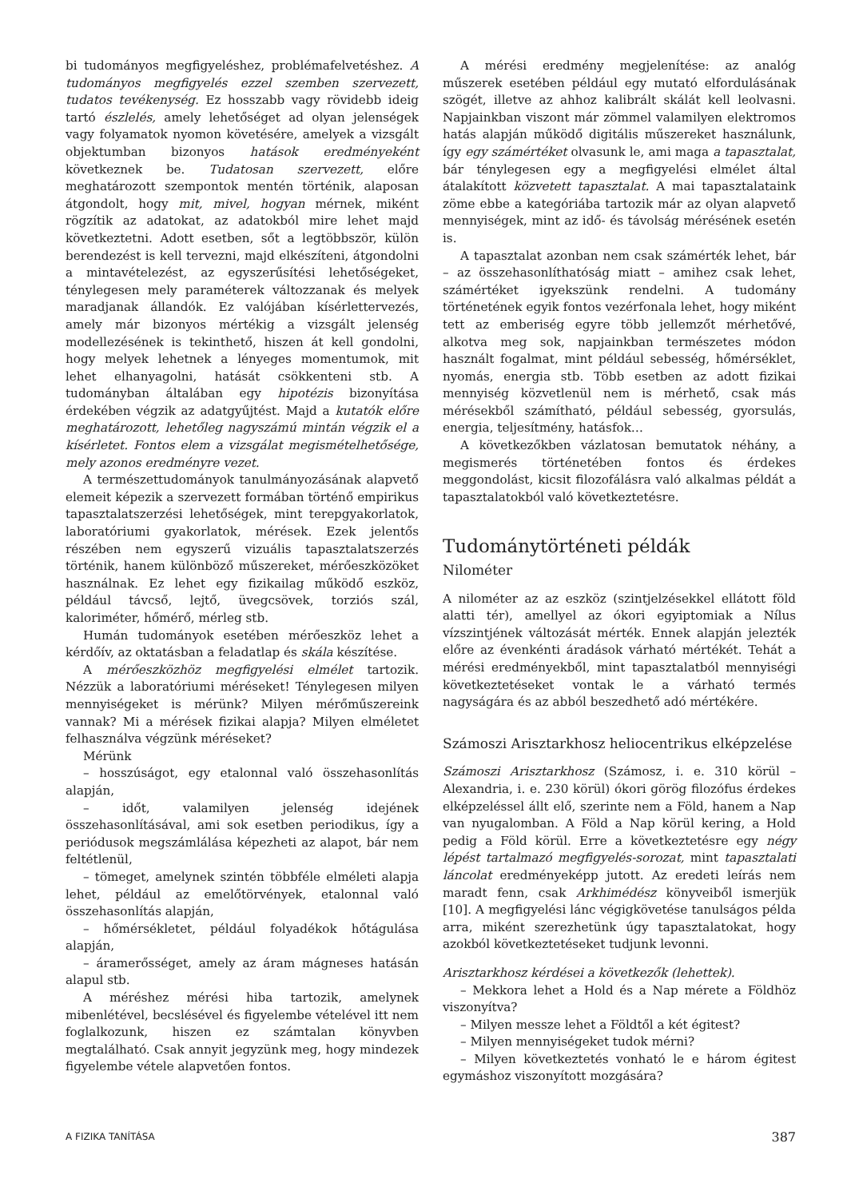bi tudományos megfigyeléshez, problémafelvetéshez. A tudományos megfigyelés ezzel szemben szervezett, tudatos tevékenység. Ez hosszabb vagy rövidebb ideig tartó észlelés, amely lehetőséget ad olyan jelenségek vagy folyamatok nyomon követésére, amelyek a vizsgált objektumban bizonyos hatások eredményeként következnek be. Tudatosan szervezett, előre meghatározott szempontok mentén történik, alaposan átgondolt, hogy mit, mivel, hogyan mérnek, miként rögzítik az adatokat, az adatokból mire lehet majd következtetni. Adott esetben, sőt a legtöbbször, külön berendezést is kell tervezni, majd elkészíteni, átgondolni a mintavételezést, az egyszerűsítési lehetőségeket, ténylegesen mely paraméterek változzanak és melyek maradjanak állandók. Ez valójában kísérlettervezés, amely már bizonyos mértékig a vizsgált jelenség modellezésének is tekinthető, hiszen át kell gondolni, hogy melyek lehetnek a lényeges momentumok, mit lehet elhanyagolni, hatását csökkenteni stb. A tudományban általában egy hipotézis bizonyítása érdekében végzik az adatgyűjtést. Majd a kutatók előre meghatározott, lehetőleg nagyszámú mintán végzik el a kísérletet. Fontos elem a vizsgálat megismételhetősége, mely azonos eredményre vezet.
A természettudományok tanulmányozásának alapvető elemeit képezik a szervezett formában történő empirikus tapasztalatszerzési lehetőségek, mint terepgyakorlatok, laboratóriumi gyakorlatok, mérések. Ezek jelentős részében nem egyszerű vizuális tapasztalatszerzés történik, hanem különböző műszereket, mérőeszközöket használnak. Ez lehet egy fizikailag működő eszköz, például távcső, lejtő, üvegcsövek, torziós szál, kaloriméter, hőmérő, mérleg stb.
Humán tudományok esetében mérőeszköz lehet a kérdőív, az oktatásban a feladatlap és skála készítése.
A mérőeszközhöz megfigyelési elmélet tartozik. Nézzük a laboratóriumi méréseket! Ténylegesen milyen mennyiségeket is mérünk? Milyen mérőműszereink vannak? Mi a mérések fizikai alapja? Milyen elméletet felhasználva végzünk méréseket?
Mérünk
– hosszúságot, egy etalonnal való összehasonlítás alapján,
– időt, valamilyen jelenség idejének összehasonlításával, ami sok esetben periodikus, így a periódusok megszámlálása képezheti az alapot, bár nem feltétlenül,
– tömeget, amelynek szintén többféle elméleti alapja lehet, például az emelőtörvények, etalonnal való összehasonlítás alapján,
– hőmérsékletet, például folyadékok hőtágulása alapján,
– áramerősséget, amely az áram mágneses hatásán alapul stb.
A méréshez mérési hiba tartozik, amelynek mibenlétével, becslésével és figyelembe vételével itt nem foglalkozunk, hiszen ez számtalan könyvben megtalálható. Csak annyit jegyzünk meg, hogy mindezek figyelembe vétele alapvetően fontos.
A mérési eredmény megjelenítése: az analóg műszerek esetében például egy mutató elfordulásának szögét, illetve az ahhoz kalibrált skálát kell leolvasni. Napjainkban viszont már zömmel valamilyen elektromos hatás alapján működő digitális műszereket használunk, így egy számértéket olvasunk le, ami maga a tapasztalat, bár ténylegesen egy a megfigyelési elmélet által átalakított közvetett tapasztalat. A mai tapasztalataink zöme ebbe a kategóriába tartozik már az olyan alapvető mennyiségek, mint az idő- és távolság mérésének esetén is.
A tapasztalat azonban nem csak számérték lehet, bár – az összehasonlíthatóság miatt – amihez csak lehet, számértéket igyekszünk rendelni. A tudomány történetének egyik fontos vezérfonala lehet, hogy miként tett az emberiség egyre több jellemzőt mérhetővé, alkotva meg sok, napjainkban természetes módon használt fogalmat, mint például sebesség, hőmérséklet, nyomás, energia stb. Több esetben az adott fizikai mennyiség közvetlenül nem is mérhető, csak más mérésekből számítható, például sebesség, gyorsulás, energia, teljesítmény, hatásfok…
A következőkben vázlatosan bemutatok néhány, a megismerés történetében fontos és érdekes meggondolást, kicsit filozofálásra való alkalmas példát a tapasztalatokból való következtetésre.
Tudománytörténeti példák
Nilométer
A nilométer az az eszköz (szintjelzésekkel ellátott föld alatti tér), amellyel az ókori egyiptomiak a Nílus vízszintjének változását mérték. Ennek alapján jelezték előre az évenkénti áradások várható mértékét. Tehát a mérési eredményekből, mint tapasztalatból mennyiségi következtetéseket vontak le a várható termés nagyságára és az abból beszedhető adó mértékére.
Számoszi Arisztarkhosz heliocentrikus elképzelése
Számoszi Arisztarkhosz (Számosz, i. e. 310 körül – Alexandria, i. e. 230 körül) ókori görög filozófus érdekes elképzeléssel állt elő, szerinte nem a Föld, hanem a Nap van nyugalomban. A Föld a Nap körül kering, a Hold pedig a Föld körül. Erre a következtetésre egy négy lépést tartalmazó megfigyelés-sorozat, mint tapasztalati láncolat eredményeképp jutott. Az eredeti leírás nem maradt fenn, csak Arkhimédész könyveiből ismerjük [10]. A megfigyelési lánc végigkövetése tanulságos példa arra, miként szerezhetünk úgy tapasztalatokat, hogy azokból következtetéseket tudjunk levonni.
Arisztarkhosz kérdései a következők (lehettek).
– Mekkora lehet a Hold és a Nap mérete a Földhöz viszonyítva?
– Milyen messze lehet a Földtől a két égitest?
– Milyen mennyiségeket tudok mérni?
– Milyen következtetés vonható le e három égitest egymáshoz viszonyított mozgására?
A FIZIKA TANÍTÁSA 387